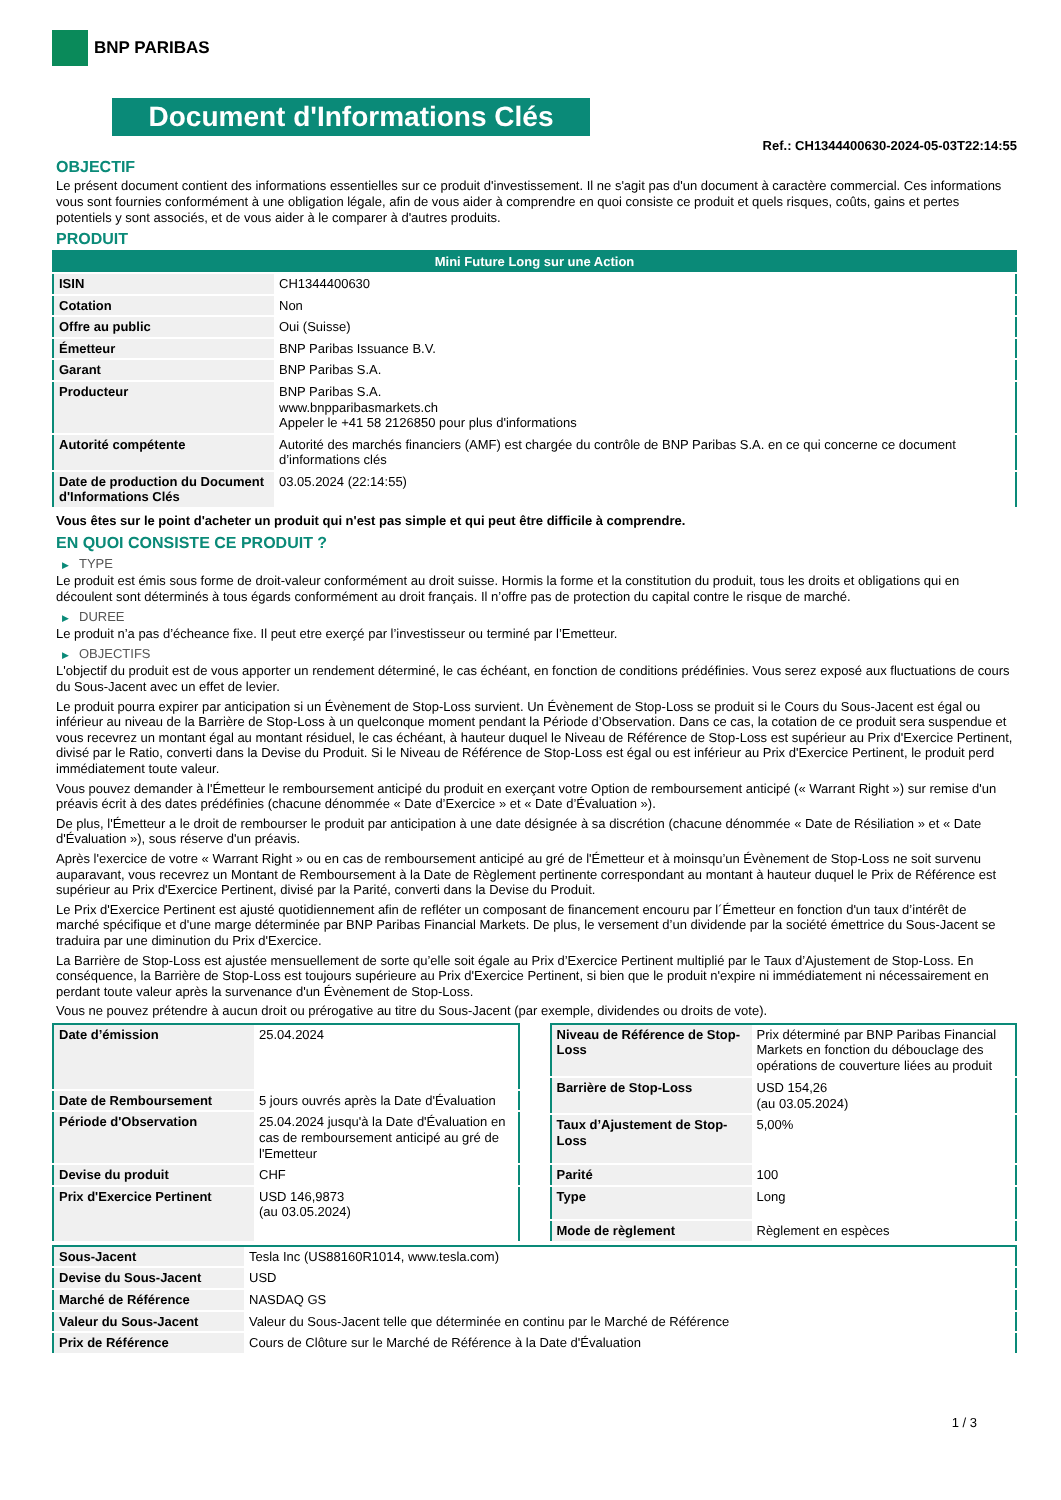BNP PARIBAS
Document d'Informations Clés
Ref.: CH1344400630-2024-05-03T22:14:55
OBJECTIF
Le présent document contient des informations essentielles sur ce produit d'investissement. Il ne s'agit pas d'un document à caractère commercial. Ces informations vous sont fournies conformément à une obligation légale, afin de vous aider à comprendre en quoi consiste ce produit et quels risques, coûts, gains et pertes potentiels y sont associés, et de vous aider à le comparer à d'autres produits.
PRODUIT
| Mini Future Long sur une Action | |
| --- | --- |
| ISIN | CH1344400630 |
| Cotation | Non |
| Offre au public | Oui (Suisse) |
| Émetteur | BNP Paribas Issuance B.V. |
| Garant | BNP Paribas S.A. |
| Producteur | BNP Paribas S.A. www.bnpparibasmarkets.ch Appeler le +41 58 2126850 pour plus d'informations |
| Autorité compétente | Autorité des marchés financiers (AMF) est chargée du contrôle de BNP Paribas S.A. en ce qui concerne ce document d’informations clés |
| Date de production du Document d'Informations Clés | 03.05.2024 (22:14:55) |
Vous êtes sur le point d'acheter un produit qui n'est pas simple et qui peut être difficile à comprendre.
EN QUOI CONSISTE CE PRODUIT ?
▶ TYPE
Le produit est émis sous forme de droit-valeur conformément au droit suisse. Hormis la forme et la constitution du produit, tous les droits et obligations qui en découlent sont déterminés à tous égards conformément au droit français. Il n’offre pas de protection du capital contre le risque de marché.
▶ DUREE
Le produit n’a pas d’écheance fixe. Il peut etre exerçé par l’investisseur ou terminé par l’Emetteur.
▶ OBJECTIFS
L'objectif du produit est de vous apporter un rendement déterminé, le cas échéant, en fonction de conditions prédéfinies. Vous serez exposé aux fluctuations de cours du Sous-Jacent avec un effet de levier.
Le produit pourra expirer par anticipation si un Évènement de Stop-Loss survient. Un Évènement de Stop-Loss se produit si le Cours du Sous-Jacent est égal ou inférieur au niveau de la Barrière de Stop-Loss à un quelconque moment pendant la Période d’Observation. Dans ce cas, la cotation de ce produit sera suspendue et vous recevrez un montant égal au montant résiduel, le cas échéant, à hauteur duquel le Niveau de Référence de Stop-Loss est supérieur au Prix d'Exercice Pertinent, divisé par le Ratio, converti dans la Devise du Produit. Si le Niveau de Référence de Stop-Loss est égal ou est inférieur au Prix d'Exercice Pertinent, le produit perd immédiatement toute valeur.
Vous pouvez demander à l'Émetteur le remboursement anticipé du produit en exerçant votre Option de remboursement anticipé (« Warrant Right ») sur remise d'un préavis écrit à des dates prédéfinies (chacune dénommée « Date d’Exercice » et « Date d’Évaluation »).
De plus, l'Émetteur a le droit de rembourser le produit par anticipation à une date désignée à sa discrétion (chacune dénommée « Date de Résiliation » et « Date d'Évaluation »), sous réserve d'un préavis.
Après l'exercice de votre « Warrant Right » ou en cas de remboursement anticipé au gré de l'Émetteur et à moinsqu’un Évènement de Stop-Loss ne soit survenu auparavant, vous recevrez un Montant de Remboursement à la Date de Règlement pertinente correspondant au montant à hauteur duquel le Prix de Référence est supérieur au Prix d'Exercice Pertinent, divisé par la Parité, converti dans la Devise du Produit.
Le Prix d'Exercice Pertinent est ajusté quotidiennement afin de refléter un composant de financement encouru par l´Émetteur en fonction d'un taux d’intérêt de marché spécifique et d'une marge déterminée par BNP Paribas Financial Markets. De plus, le versement d’un dividende par la société émettrice du Sous-Jacent se traduira par une diminution du Prix d'Exercice.
La Barrière de Stop-Loss est ajustée mensuellement de sorte qu’elle soit égale au Prix d’Exercice Pertinent multiplié par le Taux d’Ajustement de Stop-Loss. En conséquence, la Barrière de Stop-Loss est toujours supérieure au Prix d'Exercice Pertinent, si bien que le produit n'expire ni immédiatement ni nécessairement en perdant toute valeur après la survenance d'un Évènement de Stop-Loss.
Vous ne pouvez prétendre à aucun droit ou prérogative au titre du Sous-Jacent (par exemple, dividendes ou droits de vote).
| Date d’émission | 25.04.2024 |
| Date de Remboursement | 5 jours ouvrés après la Date d'Évaluation |
| Période d'Observation | 25.04.2024 jusqu'à la Date d'Évaluation en cas de remboursement anticipé au gré de l'Emetteur |
| Devise du produit | CHF |
| Prix d'Exercice Pertinent | USD 146,9873 (au 03.05.2024) |
| Niveau de Référence de Stop-Loss | Prix déterminé par BNP Paribas Financial Markets en fonction du débouclage des opérations de couverture liées au produit |
| Barrière de Stop-Loss | USD 154,26 (au 03.05.2024) |
| Taux d’Ajustement de Stop-Loss | 5,00% |
| Parité | 100 |
| Type | Long |
| Mode de règlement | Règlement en espèces |
| Sous-Jacent | Tesla Inc (US88160R1014, www.tesla.com) |
| Devise du Sous-Jacent | USD |
| Marché de Référence | NASDAQ GS |
| Valeur du Sous-Jacent | Valeur du Sous-Jacent telle que déterminée en continu par le Marché de Référence |
| Prix de Référence | Cours de Clôture sur le Marché de Référence à la Date d'Évaluation |
1 / 3